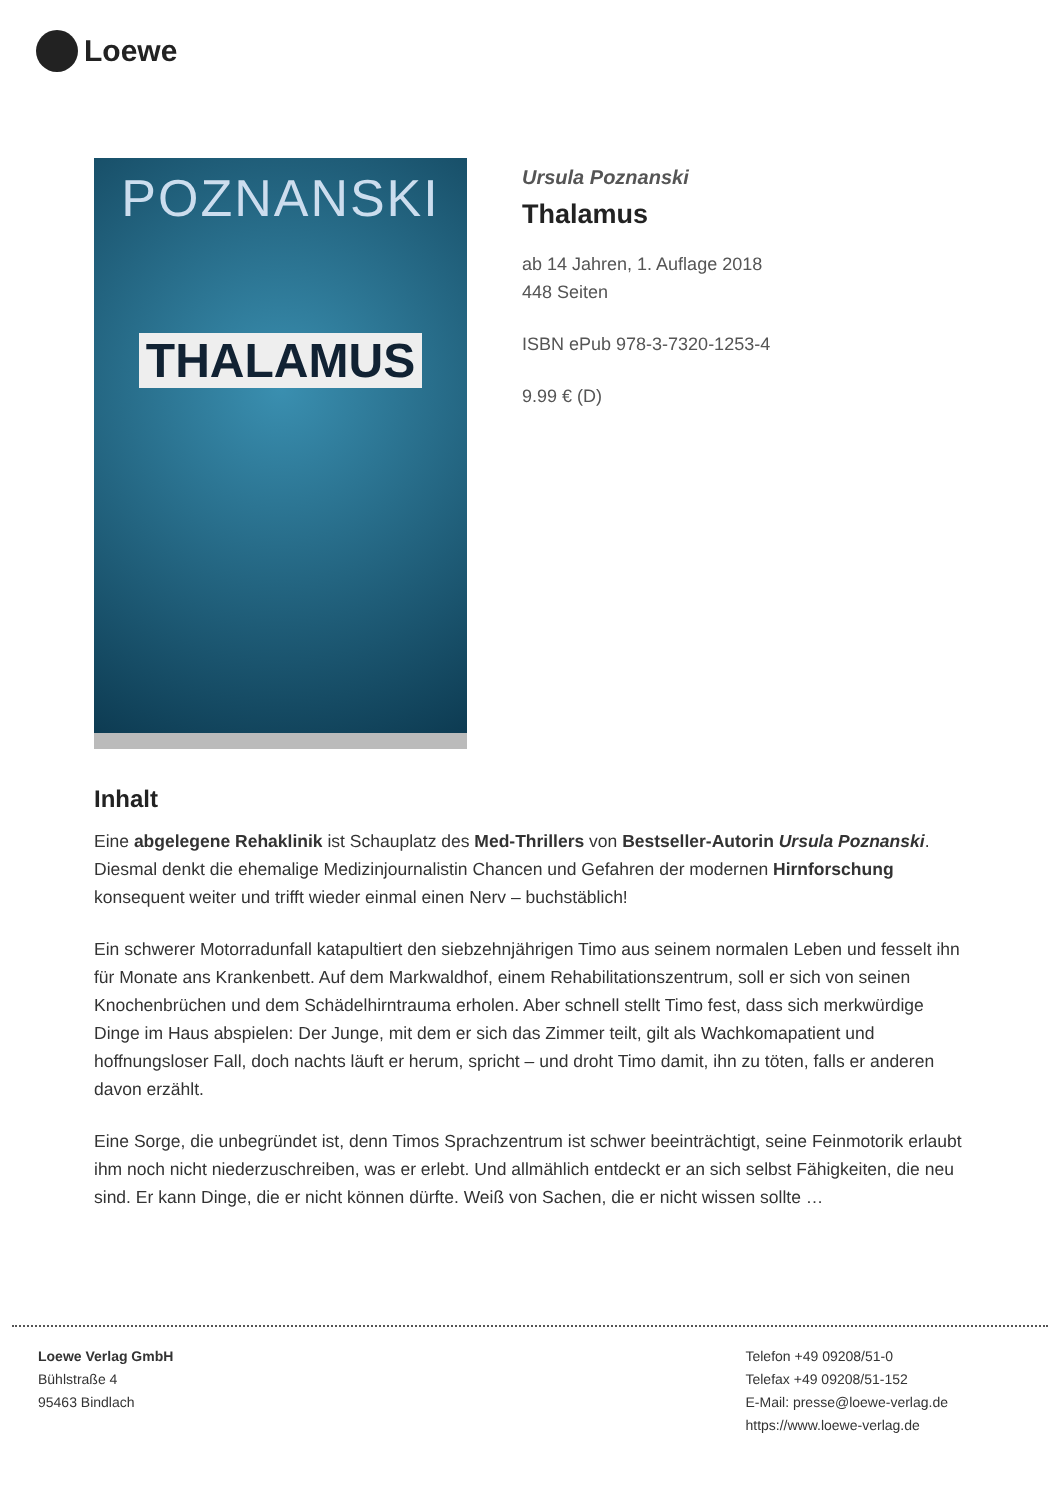Loewe
POZNANSKI
THALAMUS
Ursula Poznanski
Thalamus
ab 14 Jahren, 1. Auflage 2018
448 Seiten
ISBN ePub 978-3-7320-1253-4
9.99 € (D)
Inhalt
Eine abgelegene Rehaklinik ist Schauplatz des Med-Thrillers von Bestseller-Autorin Ursula Poznanski. Diesmal denkt die ehemalige Medizinjournalistin Chancen und Gefahren der modernen Hirnforschung konsequent weiter und trifft wieder einmal einen Nerv – buchstäblich!
Ein schwerer Motorradunfall katapultiert den siebzehnjährigen Timo aus seinem normalen Leben und fesselt ihn für Monate ans Krankenbett. Auf dem Markwaldhof, einem Rehabilitationszentrum, soll er sich von seinen Knochenbrüchen und dem Schädelhirntrauma erholen. Aber schnell stellt Timo fest, dass sich merkwürdige Dinge im Haus abspielen: Der Junge, mit dem er sich das Zimmer teilt, gilt als Wachkomapatient und hoffnungsloser Fall, doch nachts läuft er herum, spricht – und droht Timo damit, ihn zu töten, falls er anderen davon erzählt.
Eine Sorge, die unbegründet ist, denn Timos Sprachzentrum ist schwer beeinträchtigt, seine Feinmotorik erlaubt ihm noch nicht niederzuschreiben, was er erlebt. Und allmählich entdeckt er an sich selbst Fähigkeiten, die neu sind. Er kann Dinge, die er nicht können dürfte. Weiß von Sachen, die er nicht wissen sollte …
Loewe Verlag GmbH
Bühlstraße 4
95463 Bindlach
Telefon +49 09208/51-0
Telefax +49 09208/51-152
E-Mail: presse@loewe-verlag.de
https://www.loewe-verlag.de